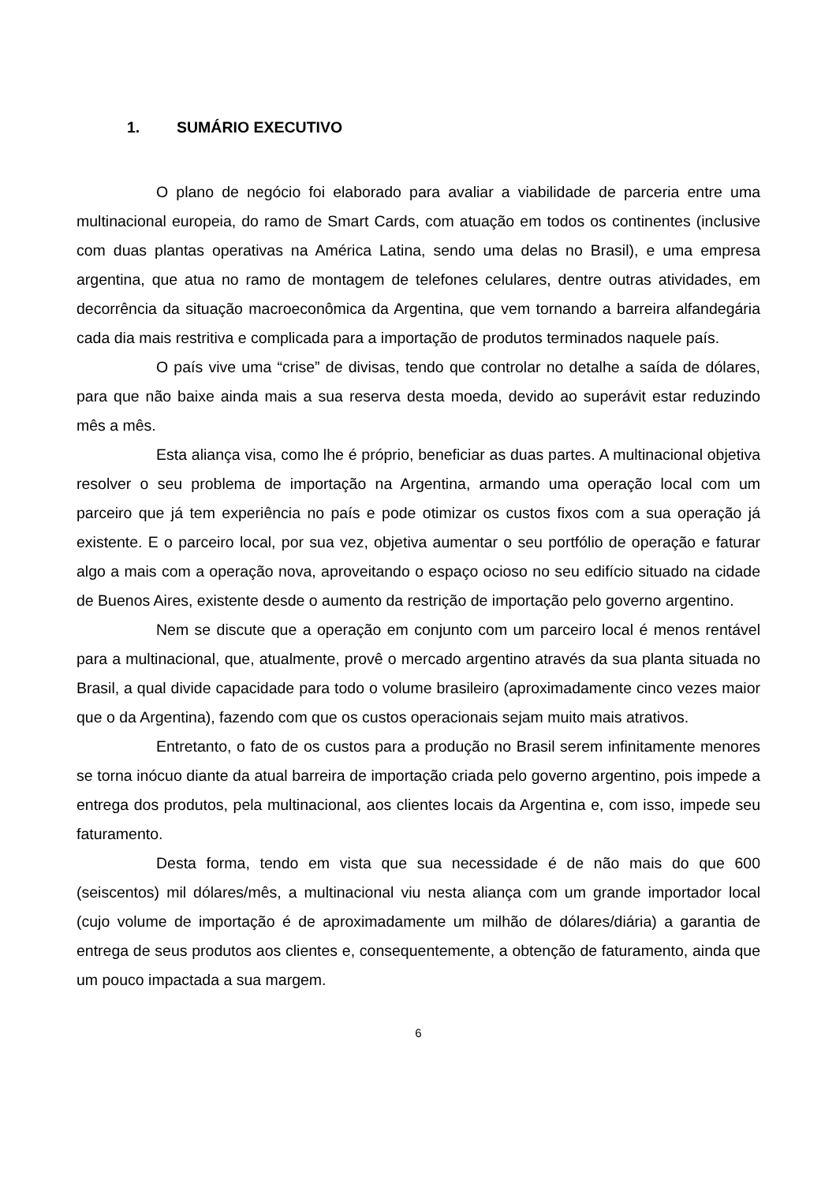1. SUMÁRIO EXECUTIVO
O plano de negócio foi elaborado para avaliar a viabilidade de parceria entre uma multinacional europeia, do ramo de Smart Cards, com atuação em todos os continentes (inclusive com duas plantas operativas na América Latina, sendo uma delas no Brasil), e uma empresa argentina, que atua no ramo de montagem de telefones celulares, dentre outras atividades, em decorrência da situação macroeconômica da Argentina, que vem tornando a barreira alfandegária cada dia mais restritiva e complicada para a importação de produtos terminados naquele país.
O país vive uma “crise” de divisas, tendo que controlar no detalhe a saída de dólares, para que não baixe ainda mais a sua reserva desta moeda, devido ao superávit estar reduzindo mês a mês.
Esta aliança visa, como lhe é próprio, beneficiar as duas partes. A multinacional objetiva resolver o seu problema de importação na Argentina, armando uma operação local com um parceiro que já tem experiência no país e pode otimizar os custos fixos com a sua operação já existente. E o parceiro local, por sua vez, objetiva aumentar o seu portfólio de operação e faturar algo a mais com a operação nova, aproveitando o espaço ocioso no seu edifício situado na cidade de Buenos Aires, existente desde o aumento da restrição de importação pelo governo argentino.
Nem se discute que a operação em conjunto com um parceiro local é menos rentável para a multinacional, que, atualmente, provê o mercado argentino através da sua planta situada no Brasil, a qual divide capacidade para todo o volume brasileiro (aproximadamente cinco vezes maior que o da Argentina), fazendo com que os custos operacionais sejam muito mais atrativos.
Entretanto, o fato de os custos para a produção no Brasil serem infinitamente menores se torna inócuo diante da atual barreira de importação criada pelo governo argentino, pois impede a entrega dos produtos, pela multinacional, aos clientes locais da Argentina e, com isso, impede seu faturamento.
Desta forma, tendo em vista que sua necessidade é de não mais do que 600 (seiscentos) mil dólares/mês, a multinacional viu nesta aliança com um grande importador local (cujo volume de importação é de aproximadamente um milhão de dólares/diária) a garantia de entrega de seus produtos aos clientes e, consequentemente, a obtenção de faturamento, ainda que um pouco impactada a sua margem.
6